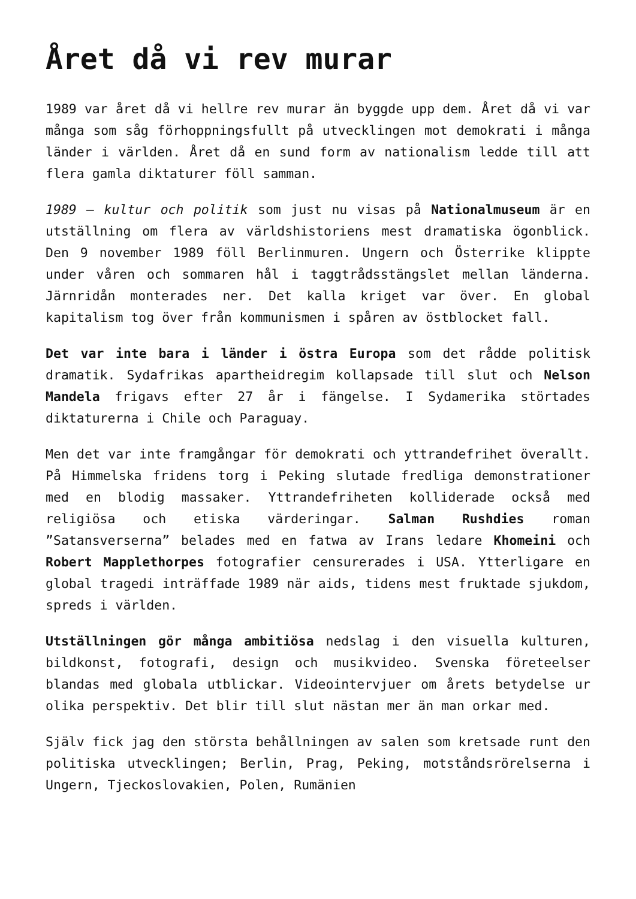Året då vi rev murar
1989 var året då vi hellre rev murar än byggde upp dem. Året då vi var många som såg förhoppningsfullt på utvecklingen mot demokrati i många länder i världen. Året då en sund form av nationalism ledde till att flera gamla diktaturer föll samman.
1989 – kultur och politik som just nu visas på Nationalmuseum är en utställning om flera av världshistoriens mest dramatiska ögonblick. Den 9 november 1989 föll Berlinmuren. Ungern och Österrike klippte under våren och sommaren hål i taggtrådsstängslet mellan länderna. Järnridån monterades ner. Det kalla kriget var över. En global kapitalism tog över från kommunismen i spåren av östblocket fall.
Det var inte bara i länder i östra Europa som det rådde politisk dramatik. Sydafrikas apartheidregim kollapsade till slut och Nelson Mandela frigavs efter 27 år i fängelse. I Sydamerika störtades diktaturerna i Chile och Paraguay.
Men det var inte framgångar för demokrati och yttrandefrihet överallt. På Himmelska fridens torg i Peking slutade fredliga demonstrationer med en blodig massaker. Yttrandefriheten kolliderade också med religiösa och etiska värderingar. Salman Rushdies roman ”Satansverserna” belades med en fatwa av Irans ledare Khomeini och Robert Mapplethorpes fotografier censurerades i USA. Ytterligare en global tragedi inträffade 1989 när aids, tidens mest fruktade sjukdom, spreds i världen.
Utställningen gör många ambitiösa nedslag i den visuella kulturen, bildkonst, fotografi, design och musikvideo. Svenska företeelser blandas med globala utblickar. Videointervjuer om årets betydelse ur olika perspektiv. Det blir till slut nästan mer än man orkar med.
Själv fick jag den största behållningen av salen som kretsade runt den politiska utvecklingen; Berlin, Prag, Peking, motståndsrörelserna i Ungern, Tjeckoslovakien, Polen, Rumänien